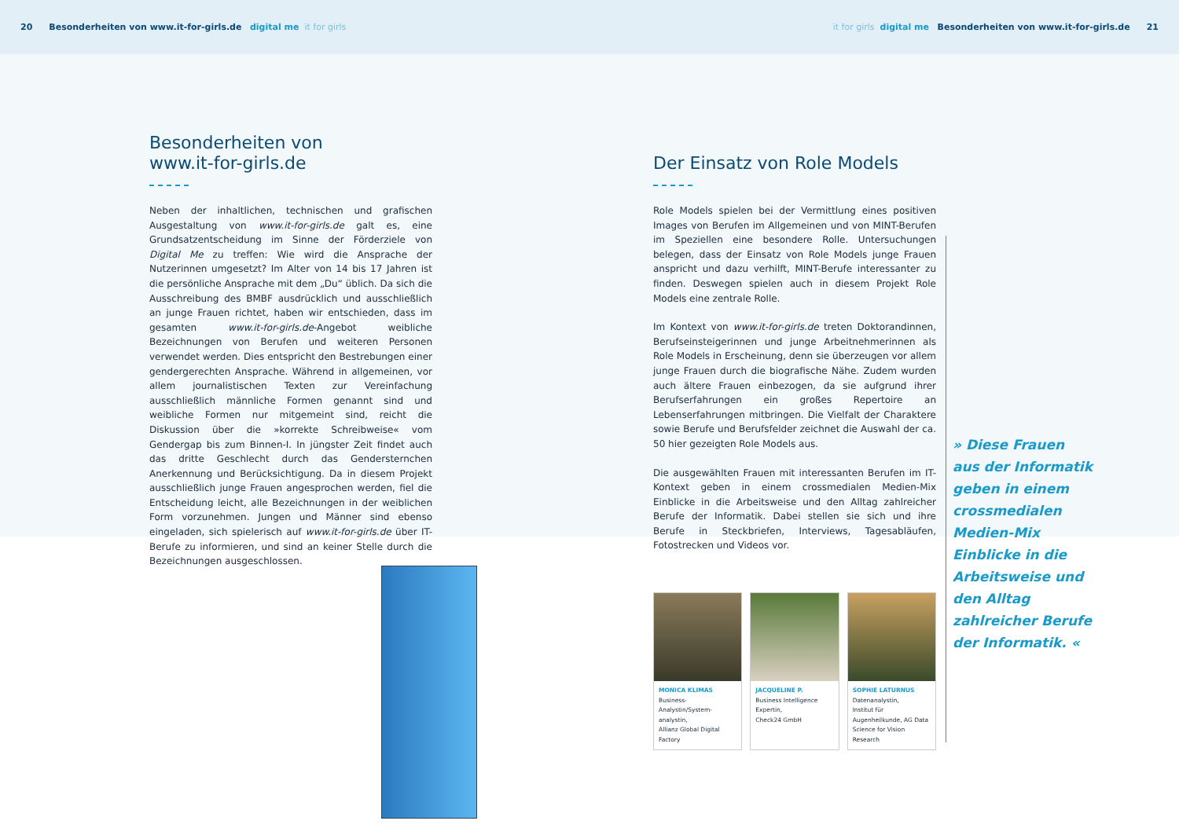20 Besonderheiten von www.it-for-girls.de digital me it for girls
it for girls digital me Besonderheiten von www.it-for-girls.de 21
Besonderheiten von
www.it-for-girls.de
Neben der inhaltlichen, technischen und grafischen Ausgestaltung von www.it-for-girls.de galt es, eine Grundsatzentscheidung im Sinne der Förderziele von Digital Me zu treffen: Wie wird die Ansprache der Nutzerinnen umgesetzt? Im Alter von 14 bis 17 Jahren ist die persönliche Ansprache mit dem „Du“ üblich. Da sich die Ausschreibung des BMBF ausdrücklich und ausschließlich an junge Frauen richtet, haben wir entschieden, dass im gesamten www.it-for-girls.de-Angebot weibliche Bezeichnungen von Berufen und weiteren Personen verwendet werden. Dies entspricht den Bestrebungen einer gendergerechten Ansprache. Während in allgemeinen, vor allem journalistischen Texten zur Vereinfachung ausschließlich männliche Formen genannt sind und weibliche Formen nur mitgemeint sind, reicht die Diskussion über die »korrekte Schreibweise« vom Gendergap bis zum Binnen-I. In jüngster Zeit findet auch das dritte Geschlecht durch das Gendersternchen Anerkennung und Berücksichtigung. Da in diesem Projekt ausschließlich junge Frauen angesprochen werden, fiel die Entscheidung leicht, alle Bezeichnungen in der weiblichen Form vorzunehmen. Jungen und Männer sind ebenso eingeladen, sich spielerisch auf www.it-for-girls.de über IT-Berufe zu informieren, und sind an keiner Stelle durch die Bezeichnungen ausgeschlossen.
Der Einsatz von Role Models
Role Models spielen bei der Vermittlung eines positiven Images von Berufen im Allgemeinen und von MINT-Berufen im Speziellen eine besondere Rolle. Untersuchungen belegen, dass der Einsatz von Role Models junge Frauen anspricht und dazu verhilft, MINT-Berufe interessanter zu finden. Deswegen spielen auch in diesem Projekt Role Models eine zentrale Rolle.
Im Kontext von www.it-for-girls.de treten Doktorandinnen, Berufseinsteigerinnen und junge Arbeitnehmerinnen als Role Models in Erscheinung, denn sie überzeugen vor allem junge Frauen durch die biografische Nähe. Zudem wurden auch ältere Frauen einbezogen, da sie aufgrund ihrer Berufserfahrungen ein großes Repertoire an Lebenserfahrungen mitbringen. Die Vielfalt der Charaktere sowie Berufe und Berufsfelder zeichnet die Auswahl der ca. 50 hier gezeigten Role Models aus.
Die ausgewählten Frauen mit interessanten Berufen im IT-Kontext geben in einem crossmedialen Medien-Mix Einblicke in die Arbeitsweise und den Alltag zahlreicher Berufe der Informatik. Dabei stellen sie sich und ihre Berufe in Steckbriefen, Interviews, Tagesabläufen, Fotostrecken und Videos vor.
MONICA KLIMAS
Business-Analystin/System-analystin,
Allianz Global Digital Factory
JACQUELINE P.
Business Intelligence Expertin,
Check24 GmbH
SOPHIE LATURNUS
Datenanalystin,
Institut für Augenheilkunde, AG Data Science for Vision Research
» Diese Frauen aus der Informatik geben in einem crossmedialen Medien-Mix Einblicke in die Arbeitsweise und den Alltag zahlreicher Berufe der Informatik. «